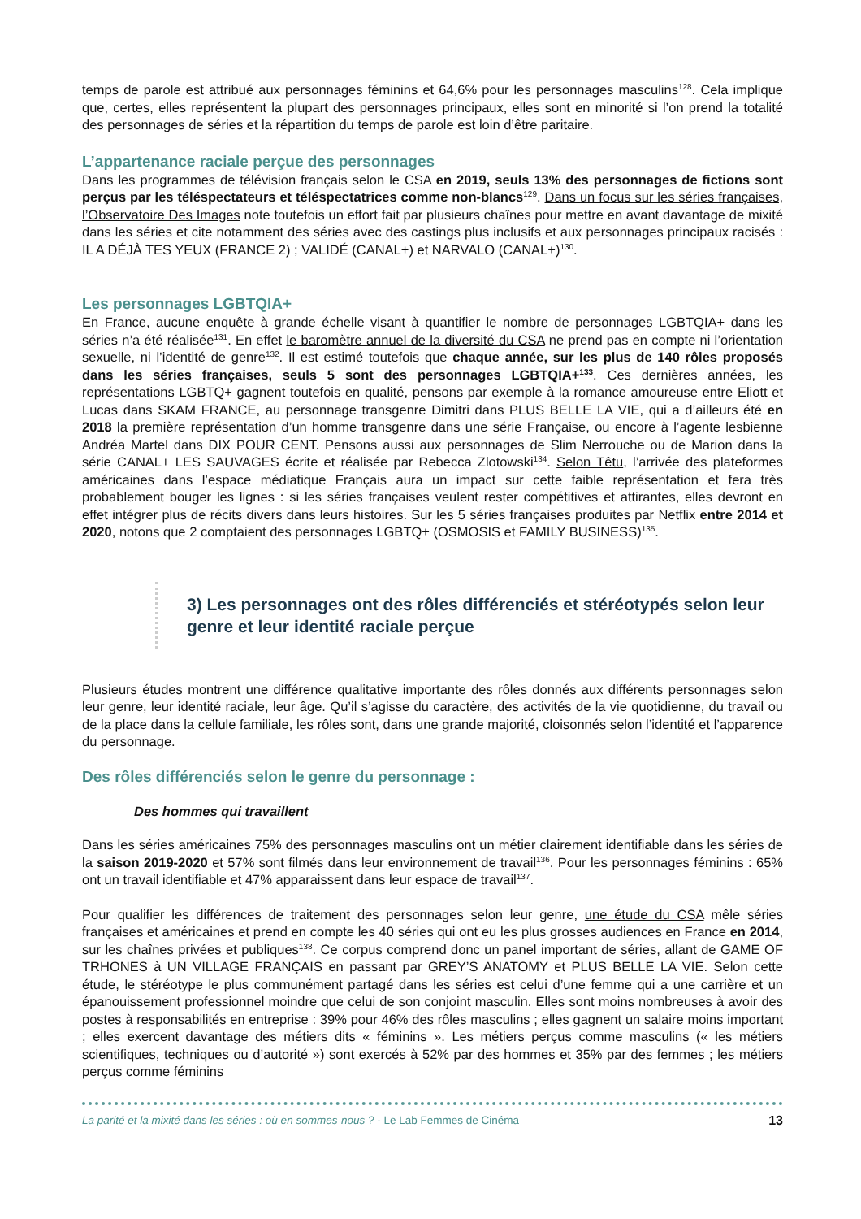temps de parole est attribué aux personnages féminins et 64,6% pour les personnages masculins<sup>128</sup>. Cela implique que, certes, elles représentent la plupart des personnages principaux, elles sont en minorité si l’on prend la totalité des personnages de séries et la répartition du temps de parole est loin d’être paritaire.
L’appartenance raciale perçue des personnages
Dans les programmes de télévision français selon le CSA en 2019, seuls 13% des personnages de fictions sont perçus par les téléspectateurs et téléspectatrices comme non-blancs<sup>129</sup>. Dans un focus sur les séries françaises, l’Observatoire Des Images note toutefois un effort fait par plusieurs chaînes pour mettre en avant davantage de mixité dans les séries et cite notamment des séries avec des castings plus inclusifs et aux personnages principaux racisés : IL A DÉJÀ TES YEUX (FRANCE 2) ; VALIDÉ (CANAL+) et NARVALO (CANAL+)<sup>130</sup>.
Les personnages LGBTQIA+
En France, aucune enquête à grande échelle visant à quantifier le nombre de personnages LGBTQIA+ dans les séries n’a été réalisée<sup>131</sup>. En effet le baromètre annuel de la diversité du CSA ne prend pas en compte ni l’orientation sexuelle, ni l’identité de genre<sup>132</sup>. Il est estimé toutefois que chaque année, sur les plus de 140 rôles proposés dans les séries françaises, seuls 5 sont des personnages LGBTQIA+<sup>133</sup>. Ces dernières années, les représentations LGBTQ+ gagnent toutefois en qualité, pensons par exemple à la romance amoureuse entre Eliott et Lucas dans SKAM FRANCE, au personnage transgenre Dimitri dans PLUS BELLE LA VIE, qui a d’ailleurs été en 2018 la première représentation d’un homme transgenre dans une série Française, ou encore à l’agente lesbienne Andréa Martel dans DIX POUR CENT. Pensons aussi aux personnages de Slim Nerrouche ou de Marion dans la série CANAL+ LES SAUVAGES écrite et réalisée par Rebecca Zlotowski<sup>134</sup>. Selon Têtu, l’arrivée des plateformes américaines dans l’espace médiatique Français aura un impact sur cette faible représentation et fera très probablement bouger les lignes : si les séries françaises veulent rester compétitives et attirantes, elles devront en effet intégrer plus de récits divers dans leurs histoires. Sur les 5 séries françaises produites par Netflix entre 2014 et 2020, notons que 2 comptaient des personnages LGBTQ+ (OSMOSIS et FAMILY BUSINESS)<sup>135</sup>.
3) Les personnages ont des rôles différenciés et stéréotypés selon leur genre et leur identité raciale perçue
Plusieurs études montrent une différence qualitative importante des rôles donnés aux différents personnages selon leur genre, leur identité raciale, leur âge. Qu’il s’agisse du caractère, des activités de la vie quotidienne, du travail ou de la place dans la cellule familiale, les rôles sont, dans une grande majorité, cloisonnés selon l’identité et l’apparence du personnage.
Des rôles différenciés selon le genre du personnage :
Des hommes qui travaillent
Dans les séries américaines 75% des personnages masculins ont un métier clairement identifiable dans les séries de la saison 2019-2020 et 57% sont filmés dans leur environnement de travail<sup>136</sup>. Pour les personnages féminins : 65% ont un travail identifiable et 47% apparaissent dans leur espace de travail<sup>137</sup>.
Pour qualifier les différences de traitement des personnages selon leur genre, une étude du CSA mêle séries françaises et américaines et prend en compte les 40 séries qui ont eu les plus grosses audiences en France en 2014, sur les chaînes privées et publiques<sup>138</sup>. Ce corpus comprend donc un panel important de séries, allant de GAME OF TRHONES à UN VILLAGE FRANÇAIS en passant par GREY’S ANATOMY et PLUS BELLE LA VIE. Selon cette étude, le stéréotype le plus communément partagé dans les séries est celui d’une femme qui a une carrière et un épanouissement professionnel moindre que celui de son conjoint masculin. Elles sont moins nombreuses à avoir des postes à responsabilités en entreprise : 39% pour 46% des rôles masculins ; elles gagnent un salaire moins important ; elles exercent davantage des métiers dits « féminins ». Les métiers perçus comme masculins (« les métiers scientifiques, techniques ou d’autorité ») sont exercés à 52% par des hommes et 35% par des femmes ; les métiers perçus comme féminins
La parité et la mixité dans les séries : où en sommes-nous ? - Le Lab Femmes de Cinéma 13